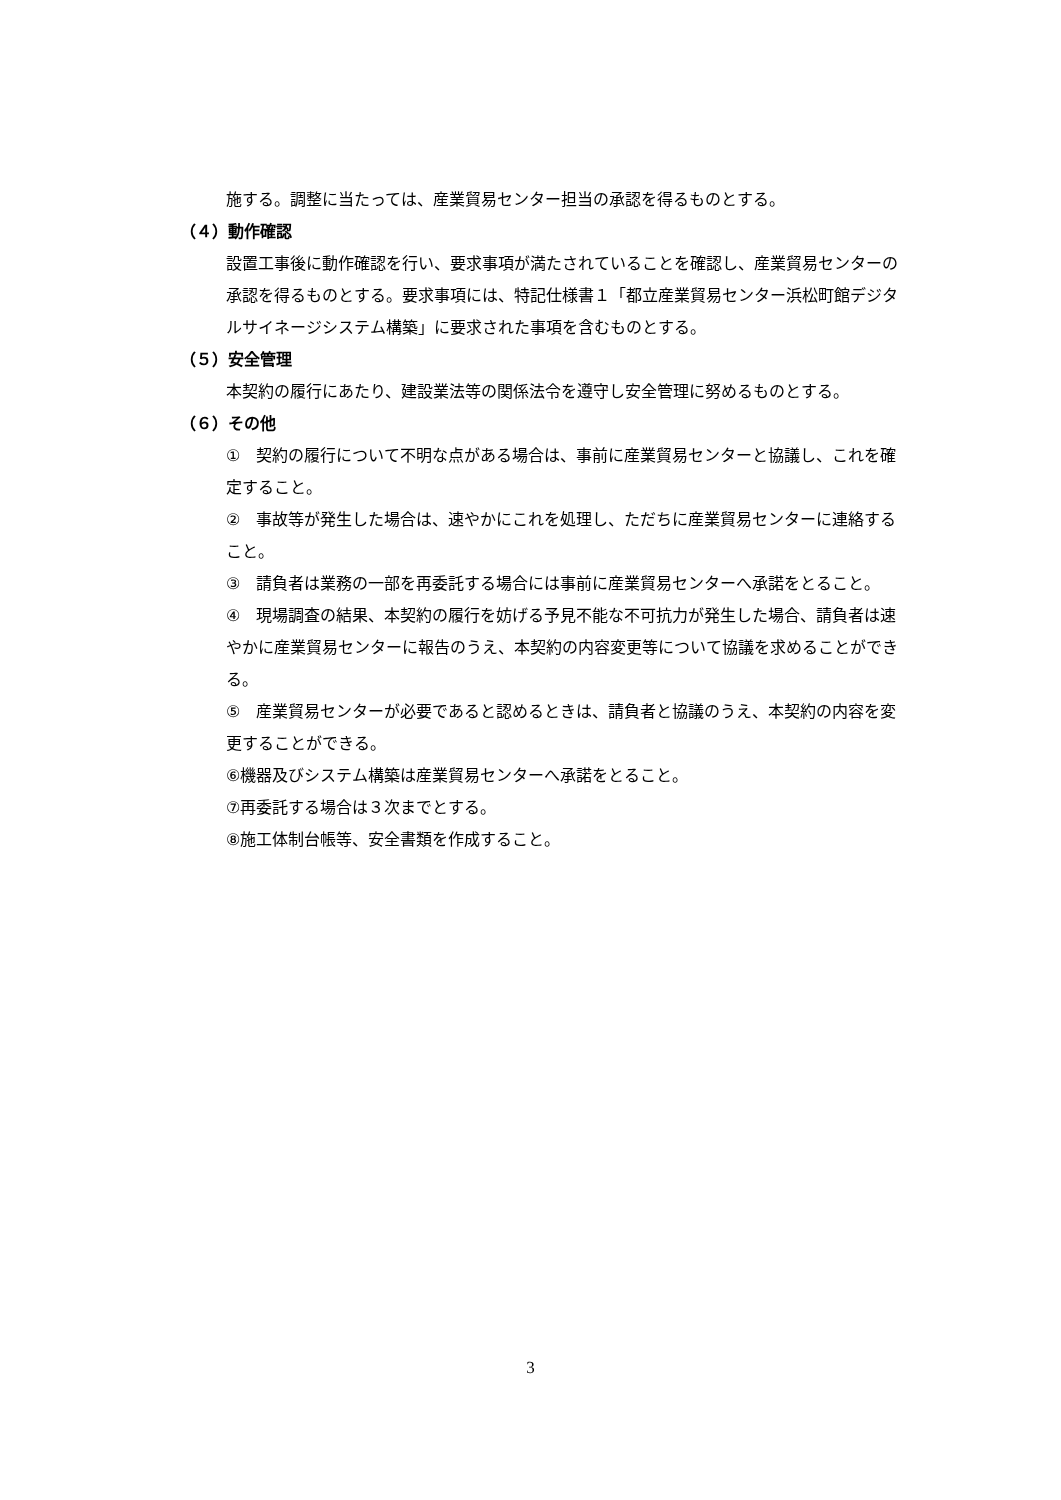施する。調整に当たっては、産業貿易センター担当の承認を得るものとする。
（４）動作確認
設置工事後に動作確認を行い、要求事項が満たされていることを確認し、産業貿易センターの承認を得るものとする。要求事項には、特記仕様書１「都立産業貿易センター浜松町館デジタルサイネージシステム構築」に要求された事項を含むものとする。
（５）安全管理
本契約の履行にあたり、建設業法等の関係法令を遵守し安全管理に努めるものとする。
（６）その他
①　契約の履行について不明な点がある場合は、事前に産業貿易センターと協議し、これを確定すること。
②　事故等が発生した場合は、速やかにこれを処理し、ただちに産業貿易センターに連絡すること。
③　請負者は業務の一部を再委託する場合には事前に産業貿易センターへ承諾をとること。
④　現場調査の結果、本契約の履行を妨げる予見不能な不可抗力が発生した場合、請負者は速やかに産業貿易センターに報告のうえ、本契約の内容変更等について協議を求めることができる。
⑤　産業貿易センターが必要であると認めるときは、請負者と協議のうえ、本契約の内容を変更することができる。
⑥機器及びシステム構築は産業貿易センターへ承諾をとること。
⑦再委託する場合は３次までとする。
⑧施工体制台帳等、安全書類を作成すること。
3